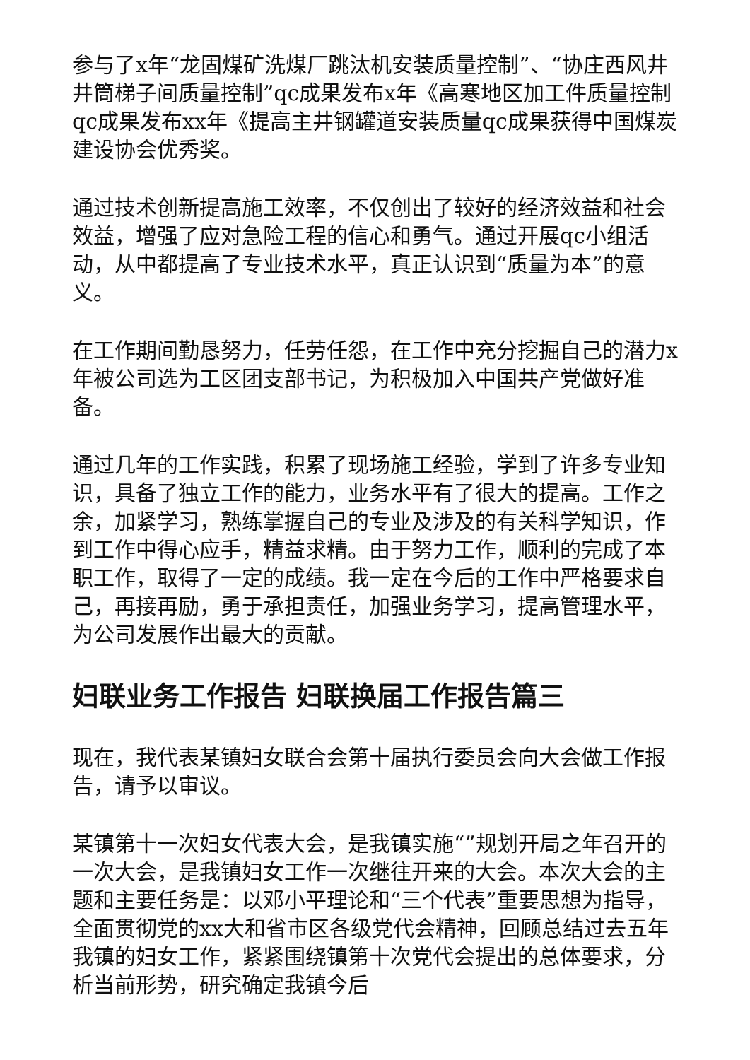参与了x年“龙固煤矿洗煤厂跳汰机安装质量控制”、“协庄西风井井筒梯子间质量控制”qc成果发布x年《高寒地区加工件质量控制qc成果发布xx年《提高主井钢罐道安装质量qc成果获得中国煤炭建设协会优秀奖。
通过技术创新提高施工效率，不仅创出了较好的经济效益和社会效益，增强了应对急险工程的信心和勇气。通过开展qc小组活动，从中都提高了专业技术水平，真正认识到“质量为本”的意义。
在工作期间勤恳努力，任劳任怨，在工作中充分挖掘自己的潜力x年被公司选为工区团支部书记，为积极加入中国共产党做好准备。
通过几年的工作实践，积累了现场施工经验，学到了许多专业知识，具备了独立工作的能力，业务水平有了很大的提高。工作之余，加紧学习，熟练掌握自己的专业及涉及的有关科学知识，作到工作中得心应手，精益求精。由于努力工作，顺利的完成了本职工作，取得了一定的成绩。我一定在今后的工作中严格要求自己，再接再励，勇于承担责任，加强业务学习，提高管理水平，为公司发展作出最大的贡献。
妇联业务工作报告 妇联换届工作报告篇三
现在，我代表某镇妇女联合会第十届执行委员会向大会做工作报告，请予以审议。
某镇第十一次妇女代表大会，是我镇实施“”规划开局之年召开的一次大会，是我镇妇女工作一次继往开来的大会。本次大会的主题和主要任务是：以邓小平理论和“三个代表”重要思想为指导，全面贯彻党的xx大和省市区各级党代会精神，回顾总结过去五年我镇的妇女工作，紧紧围绕镇第十次党代会提出的总体要求，分析当前形势，研究确定我镇今后